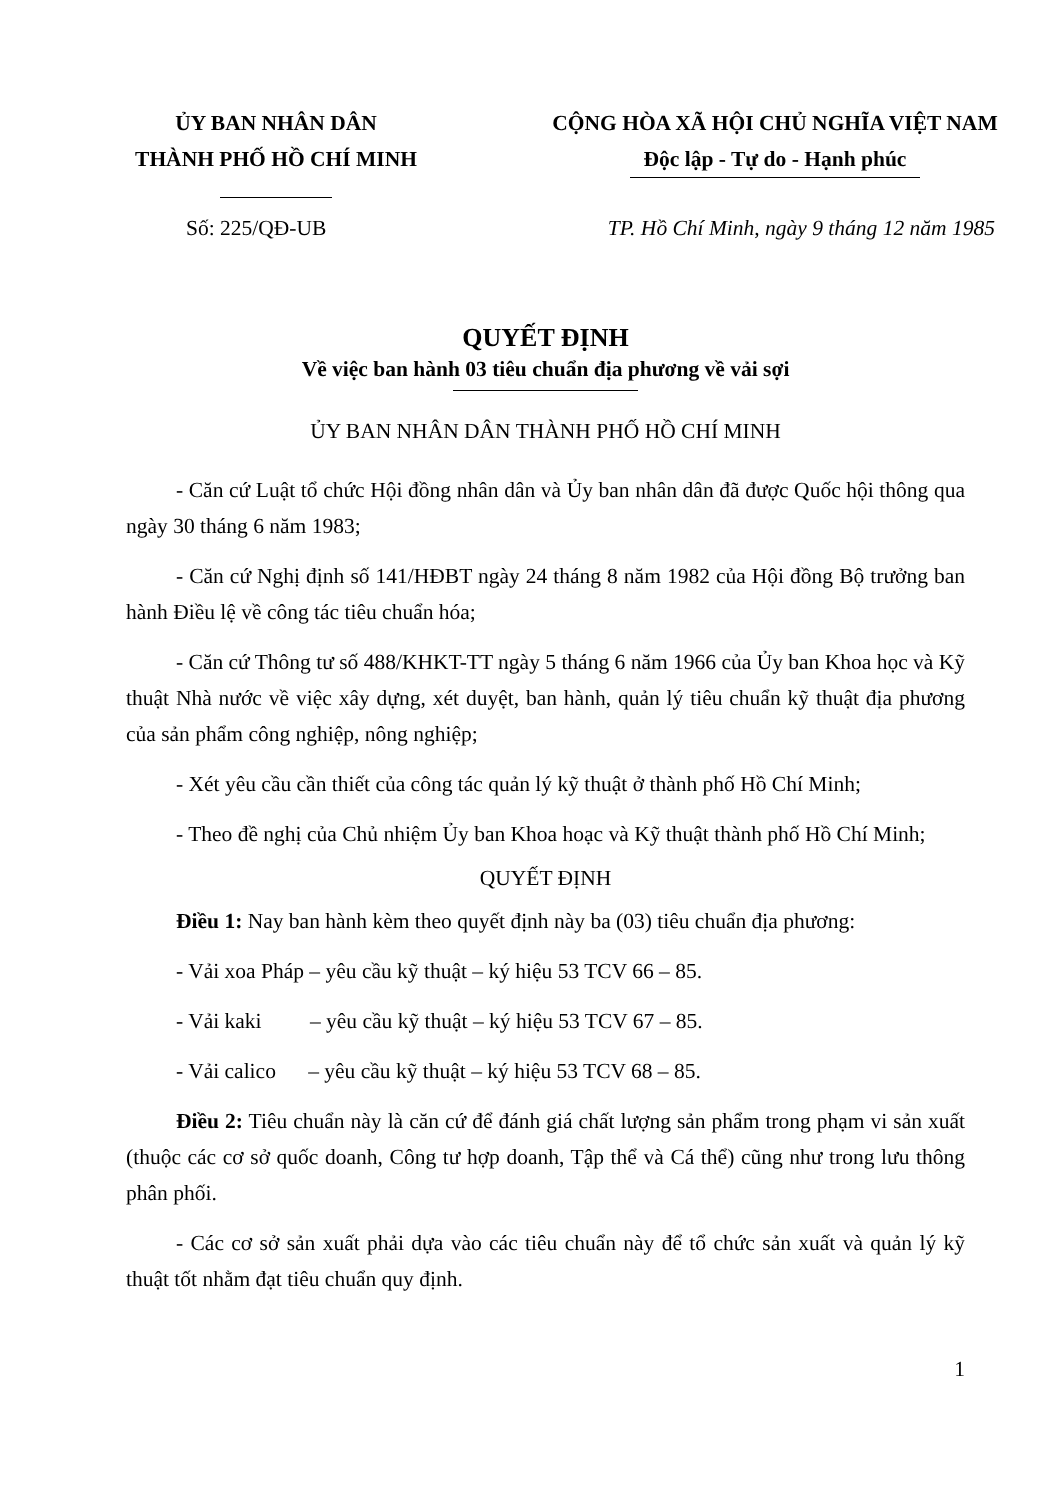ỦY BAN NHÂN DÂN
THÀNH PHỐ HỒ CHÍ MINH
CỘNG HÒA XÃ HỘI CHỦ NGHĨA VIỆT NAM
Độc lập - Tự do - Hạnh phúc
Số: 225/QĐ-UB TP. Hồ Chí Minh, ngày 9 tháng 12 năm 1985
QUYẾT ĐỊNH
Về việc ban hành 03 tiêu chuẩn địa phương về vải sợi
ỦY BAN NHÂN DÂN THÀNH PHỐ HỒ CHÍ MINH
- Căn cứ Luật tổ chức Hội đồng nhân dân và Ủy ban nhân dân đã được Quốc hội thông qua ngày 30 tháng 6 năm 1983;
- Căn cứ Nghị định số 141/HĐBT ngày 24 tháng 8 năm 1982 của Hội đồng Bộ trưởng ban hành Điều lệ về công tác tiêu chuẩn hóa;
- Căn cứ Thông tư số 488/KHKT-TT ngày 5 tháng 6 năm 1966 của Ủy ban Khoa học và Kỹ thuật Nhà nước về việc xây dựng, xét duyệt, ban hành, quản lý tiêu chuẩn kỹ thuật địa phương của sản phẩm công nghiệp, nông nghiệp;
- Xét yêu cầu cần thiết của công tác quản lý kỹ thuật ở thành phố Hồ Chí Minh;
- Theo đề nghị của Chủ nhiệm Ủy ban Khoa hoạc và Kỹ thuật thành phố Hồ Chí Minh;
QUYẾT ĐỊNH
Điều 1: Nay ban hành kèm theo quyết định này ba (03) tiêu chuẩn địa phương:
- Vải xoa Pháp – yêu cầu kỹ thuật – ký hiệu 53 TCV 66 – 85.
- Vải kaki – yêu cầu kỹ thuật – ký hiệu 53 TCV 67 – 85.
- Vải calico – yêu cầu kỹ thuật – ký hiệu 53 TCV 68 – 85.
Điều 2: Tiêu chuẩn này là căn cứ để đánh giá chất lượng sản phẩm trong phạm vi sản xuất (thuộc các cơ sở quốc doanh, Công tư hợp doanh, Tập thể và Cá thể) cũng như trong lưu thông phân phối.
- Các cơ sở sản xuất phải dựa vào các tiêu chuẩn này để tổ chức sản xuất và quản lý kỹ thuật tốt nhằm đạt tiêu chuẩn quy định.
1